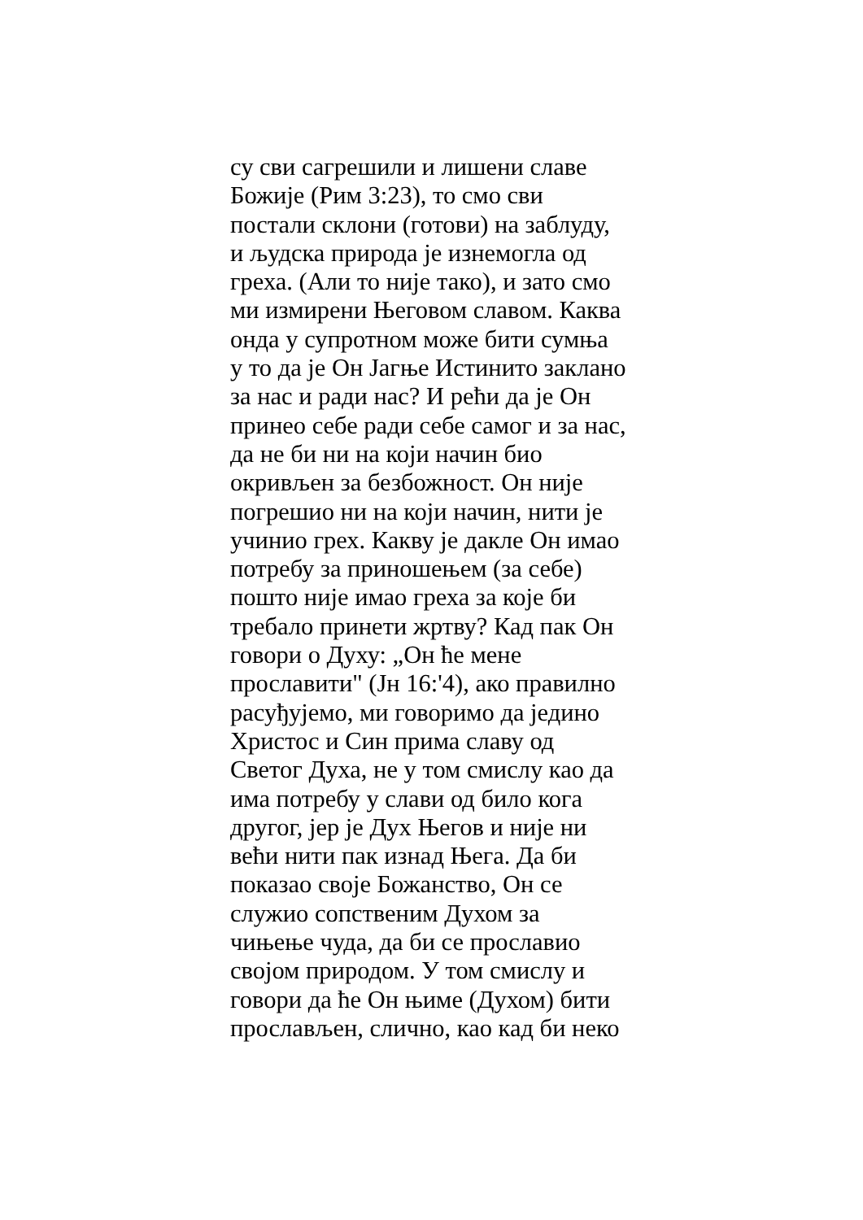су сви сагрешили и лишени славе
Божије (Рим 3:23), то смо сви
постали склони (готови) на заблуду,
и људска природа је изнемогла од
греха. (Али то није тако), и зато смо
ми измирени Његовом славом. Каква
онда у супротном може бити сумња
у то да је Он Јагње Истинито заклано
за нас и ради нас? И рећи да је Он
принео себе ради себе самог и за нас,
да не би ни на који начин био
окривљен за безбожност. Он није
погрешио ни на који начин, нити је
учинио грех. Какву је дакле Он имао
потребу за приношењем (за себе)
пошто није имао греха за које би
требало принети жртву? Кад пак Он
говори о Духу: „Он ће мене
прославити" (Јн 16:'4), ако правилно
расуђујемо, ми говоримо да једино
Христос и Син прима славу од
Светог Духа, не у том смислу као да
има потребу у слави од било кога
другог, јер је Дух Његов и није ни
већи нити пак изнад Њега. Да би
показао своје Божанство, Он се
служио сопственим Духом за
чињење чуда, да би се прославио
својом природом. У том смислу и
говори да ће Он њиме (Духом) бити
прослављен, слично, као кад би неко